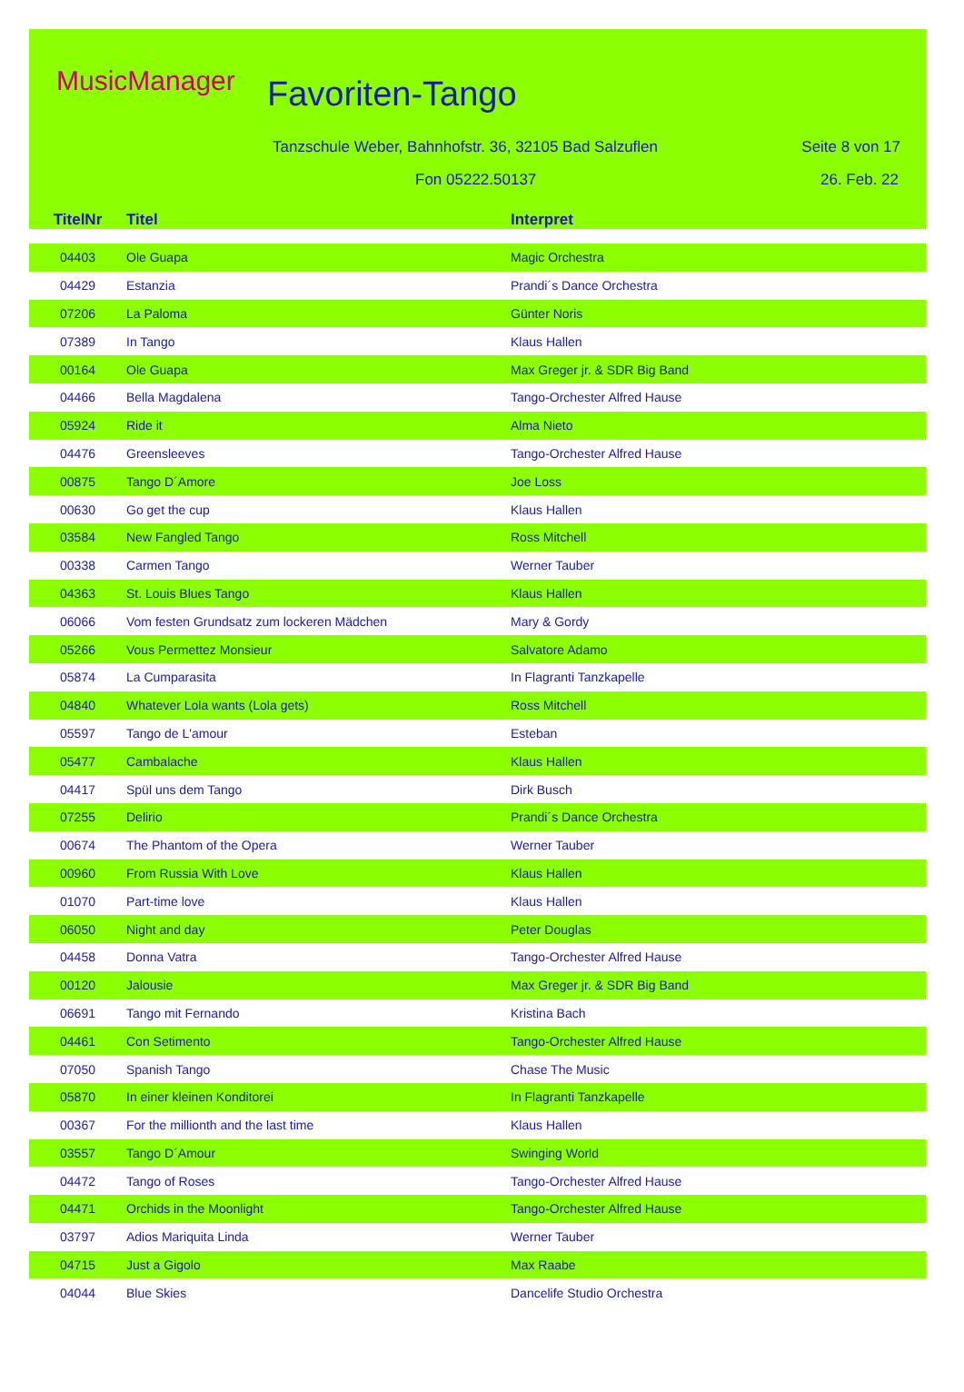MusicManager Favoriten-Tango
Tanzschule Weber, Bahnhofstr. 36, 32105 Bad Salzuflen
Seite 8 von 17
Fon 05222.50137 26. Feb. 22
| TitelNr | Titel | Interpret |
| --- | --- | --- |
| 04403 | Ole Guapa | Magic Orchestra |
| 04429 | Estanzia | Prandi´s Dance Orchestra |
| 07206 | La Paloma | Günter Noris |
| 07389 | In Tango | Klaus Hallen |
| 00164 | Ole Guapa | Max Greger jr. & SDR Big Band |
| 04466 | Bella Magdalena | Tango-Orchester Alfred Hause |
| 05924 | Ride it | Alma Nieto |
| 04476 | Greensleeves | Tango-Orchester Alfred Hause |
| 00875 | Tango D´Amore | Joe Loss |
| 00630 | Go get the cup | Klaus Hallen |
| 03584 | New Fangled Tango | Ross Mitchell |
| 00338 | Carmen Tango | Werner Tauber |
| 04363 | St. Louis Blues Tango | Klaus Hallen |
| 06066 | Vom festen Grundsatz zum lockeren Mädchen | Mary & Gordy |
| 05266 | Vous Permettez Monsieur | Salvatore Adamo |
| 05874 | La Cumparasita | In Flagranti Tanzkapelle |
| 04840 | Whatever Lola wants (Lola gets) | Ross Mitchell |
| 05597 | Tango de L'amour | Esteban |
| 05477 | Cambalache | Klaus Hallen |
| 04417 | Spül uns dem Tango | Dirk Busch |
| 07255 | Delirio | Prandi´s Dance Orchestra |
| 00674 | The Phantom of the Opera | Werner Tauber |
| 00960 | From Russia With Love | Klaus Hallen |
| 01070 | Part-time love | Klaus Hallen |
| 06050 | Night and day | Peter Douglas |
| 04458 | Donna Vatra | Tango-Orchester Alfred Hause |
| 00120 | Jalousie | Max Greger jr. & SDR Big Band |
| 06691 | Tango mit Fernando | Kristina Bach |
| 04461 | Con Setimento | Tango-Orchester Alfred Hause |
| 07050 | Spanish Tango | Chase The Music |
| 05870 | In einer kleinen Konditorei | In Flagranti Tanzkapelle |
| 00367 | For the millionth and the last time | Klaus Hallen |
| 03557 | Tango D´Amour | Swinging World |
| 04472 | Tango of Roses | Tango-Orchester Alfred Hause |
| 04471 | Orchids in the Moonlight | Tango-Orchester Alfred Hause |
| 03797 | Adios Mariquita Linda | Werner Tauber |
| 04715 | Just a Gigolo | Max Raabe |
| 04044 | Blue Skies | Dancelife Studio Orchestra |